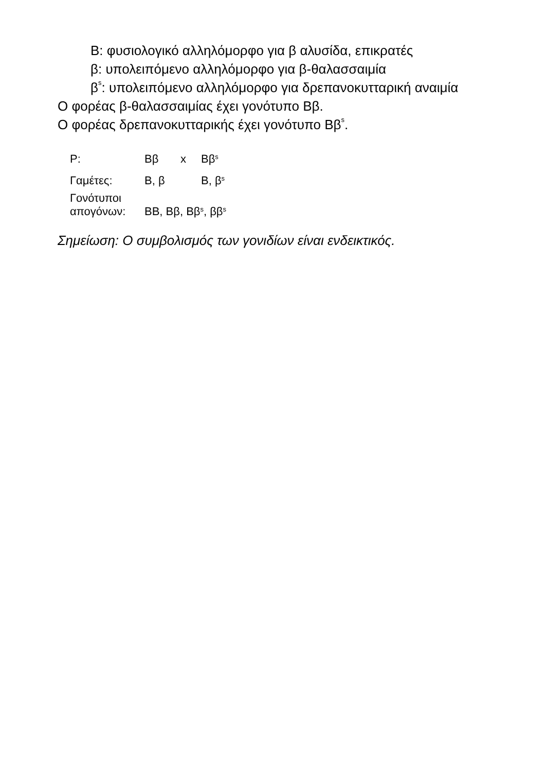Β: φυσιολογικό αλληλόμορφο για β αλυσίδα, επικρατές
β: υπολειπόμενο αλληλόμορφο για β-θαλασσαιμία
β<sup>s</sup>: υπολειπόμενο αλληλόμορφο για δρεπανοκυτταρική αναιμία
Ο φορέας β-θαλασσαιμίας έχει γονότυπο Ββ.
Ο φορέας δρεπανοκυτταρικής έχει γονότυπο Ββ<sup>s</sup>.
| Ρ: | Ββ | x | Ββ<sup>s</sup> |
| Γαμέτες: | Β, β | | Β, β<sup>s</sup> |
| Γονότυποι απογόνων: | ΒΒ, Ββ, Ββ<sup>s</sup>, ββ<sup>s</sup> | | |
Σημείωση: Ο συμβολισμός των γονιδίων είναι ενδεικτικός.